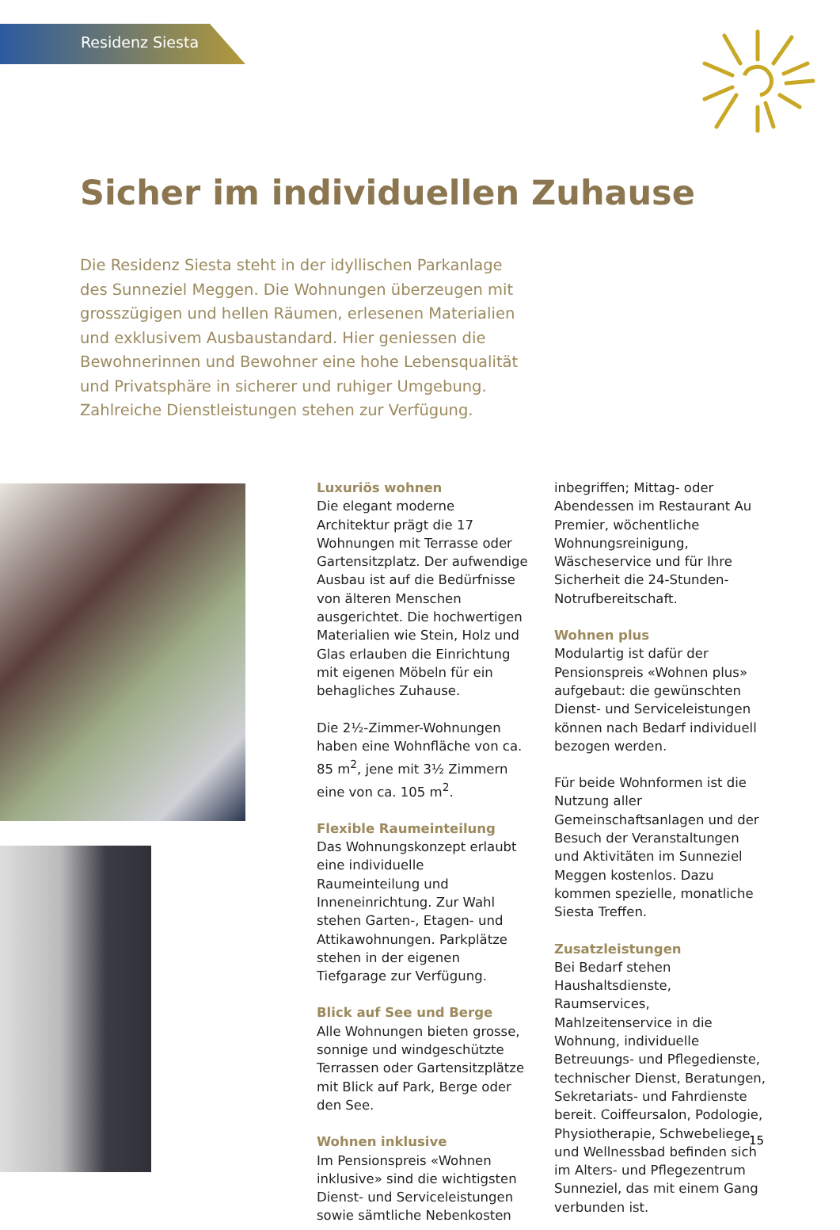Residenz Siesta
Sicher im individuellen Zuhause
Die Residenz Siesta steht in der idyllischen Parkanlage des Sunneziel Meggen. Die Wohnungen überzeugen mit grosszügigen und hellen Räumen, erlesenen Materialien und exklusivem Ausbaustandard. Hier geniessen die Bewohnerinnen und Bewohner eine hohe Lebensqualität und Privatsphäre in sicherer und ruhiger Umgebung. Zahlreiche Dienstleistungen stehen zur Verfügung.
Luxuriös wohnen
Die elegant moderne Architektur prägt die 17 Wohnungen mit Terrasse oder Gartensitzplatz. Der aufwendige Ausbau ist auf die Bedürfnisse von älteren Menschen ausgerichtet. Die hochwertigen Materialien wie Stein, Holz und Glas erlauben die Einrichtung mit eigenen Möbeln für ein behagliches Zuhause.
Die 2½-Zimmer-Wohnungen haben eine Wohnfläche von ca. 85 m<sup>2</sup>, jene mit 3½ Zimmern eine von ca. 105 m<sup>2</sup>.
Flexible Raumeinteilung
Das Wohnungskonzept erlaubt eine individuelle Raumeinteilung und Inneneinrichtung. Zur Wahl stehen Garten-, Etagen- und Attikawohnungen. Parkplätze stehen in der eigenen Tiefgarage zur Verfügung.
Blick auf See und Berge
Alle Wohnungen bieten grosse, sonnige und windgeschützte Terrassen oder Gartensitzplätze mit Blick auf Park, Berge oder den See.
Wohnen inklusive
Im Pensionspreis «Wohnen inklusive» sind die wichtigsten Dienst- und Serviceleistungen sowie sämtliche Nebenkosten inbegriffen; Mittag- oder Abendessen im Restaurant Au Premier, wöchentliche Wohnungsreinigung, Wäscheservice und für Ihre Sicherheit die 24-Stunden-Notrufbereitschaft.
Wohnen plus
Modulartig ist dafür der Pensionspreis «Wohnen plus» aufgebaut: die gewünschten Dienst- und Serviceleistungen können nach Bedarf individuell bezogen werden.
Für beide Wohnformen ist die Nutzung aller Gemeinschaftsanlagen und der Besuch der Veranstaltungen und Aktivitäten im Sunneziel Meggen kostenlos. Dazu kommen spezielle, monatliche Siesta Treffen.
Zusatzleistungen
Bei Bedarf stehen Haushaltsdienste, Raumservices, Mahlzeitenservice in die Wohnung, individuelle Betreuungs- und Pflegedienste, technischer Dienst, Beratungen, Sekretariats- und Fahrdienste bereit. Coiffeursalon, Podologie, Physiotherapie, Schwebeliege und Wellnessbad befinden sich im Alters- und Pflegezentrum Sunneziel, das mit einem Gang verbunden ist.
15